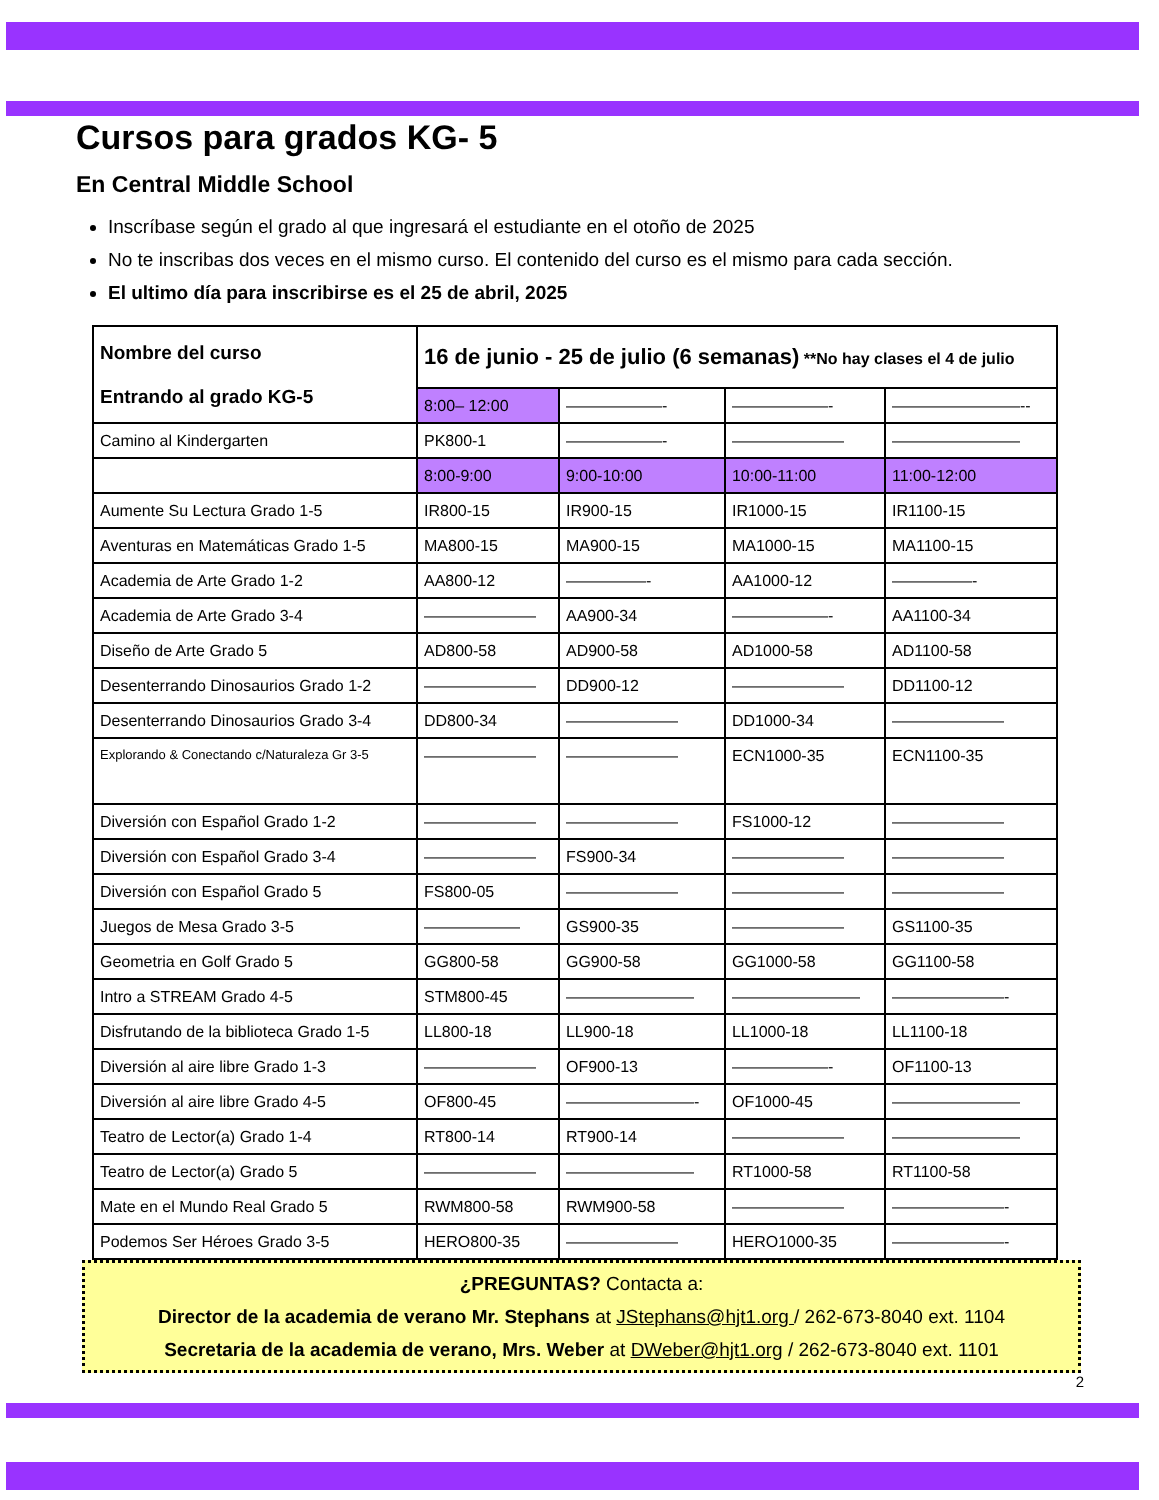Cursos para grados KG- 5
En Central Middle School
Inscríbase según el grado al que ingresará el estudiante en el otoño de 2025
No te inscribas dos veces en el mismo curso. El contenido del curso es el mismo para cada sección.
El ultimo día para inscribirse es el 25 de abril, 2025
| Nombre del curso Entrando al grado KG-5 | 16 de junio - 25 de julio (6 semanas) **No hay clases el 4 de julio | | | |
| | 8:00– 12:00 | ——————- | ——————- | ————————-- |
| Camino al Kindergarten | PK800-1 | ——————- | ——————— | ———————— |
| | 8:00-9:00 | 9:00-10:00 | 10:00-11:00 | 11:00-12:00 |
| Aumente Su Lectura Grado 1-5 | IR800-15 | IR900-15 | IR1000-15 | IR1100-15 |
| Aventuras en Matemáticas Grado 1-5 | MA800-15 | MA900-15 | MA1000-15 | MA1100-15 |
| Academia de Arte Grado 1-2 | AA800-12 | —————- | AA1000-12 | —————- |
| Academia de Arte Grado 3-4 | ——————— | AA900-34 | ——————- | AA1100-34 |
| Diseño de Arte Grado 5 | AD800-58 | AD900-58 | AD1000-58 | AD1100-58 |
| Desenterrando Dinosaurios Grado 1-2 | ——————— | DD900-12 | ——————— | DD1100-12 |
| Desenterrando Dinosaurios Grado 3-4 | DD800-34 | ——————— | DD1000-34 | ——————— |
| Explorando & Conectando c/Naturaleza Gr 3-5 | ——————— | ——————— | ECN1000-35 | ECN1100-35 |
| Diversión con Español Grado 1-2 | ——————— | ——————— | FS1000-12 | ——————— |
| Diversión con Español Grado 3-4 | ——————— | FS900-34 | ——————— | ——————— |
| Diversión con Español Grado 5 | FS800-05 | ——————— | ——————— | ——————— |
| Juegos de Mesa Grado 3-5 | —————— | GS900-35 | ——————— | GS1100-35 |
| Geometria en Golf Grado 5 | GG800-58 | GG900-58 | GG1000-58 | GG1100-58 |
| Intro a STREAM Grado 4-5 | STM800-45 | ———————— | ———————— | ———————- |
| Disfrutando de la biblioteca Grado 1-5 | LL800-18 | LL900-18 | LL1000-18 | LL1100-18 |
| Diversión al aire libre Grado 1-3 | ——————— | OF900-13 | ——————- | OF1100-13 |
| Diversión al aire libre Grado 4-5 | OF800-45 | ————————- | OF1000-45 | ———————— |
| Teatro de Lector(a) Grado 1-4 | RT800-14 | RT900-14 | ——————— | ———————— |
| Teatro de Lector(a) Grado 5 | ——————— | ———————— | RT1000-58 | RT1100-58 |
| Mate en el Mundo Real Grado 5 | RWM800-58 | RWM900-58 | ——————— | ———————- |
| Podemos Ser Héroes Grado 3-5 | HERO800-35 | ——————— | HERO1000-35 | ———————- |
¿PREGUNTAS? Contacta a:
Director de la academia de verano Mr. Stephans at JStephans@hjt1.org / 262-673-8040 ext. 1104
Secretaria de la academia de verano, Mrs. Weber at DWeber@hjt1.org / 262-673-8040 ext. 1101
2